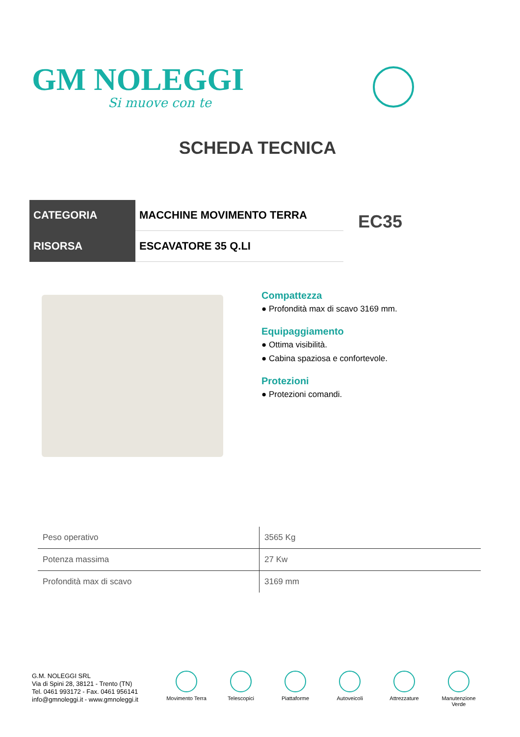GM NOLEGGI
Si muove con te
SCHEDA TECNICA
| CATEGORIA | MACCHINE MOVIMENTO TERRA |
| RISORSA | ESCAVATORE 35 Q.LI |
EC35
Compattezza
● Profondità max di scavo 3169 mm.
Equipaggiamento
● Ottima visibilità.
● Cabina spaziosa e confortevole.
Protezioni
● Protezioni comandi.
| Peso operativo | 3565 Kg |
| Potenza massima | 27 Kw |
| Profondità max di scavo | 3169 mm |
G.M. NOLEGGI SRL
Via di Spini 28, 38121 - Trento (TN)
Tel. 0461 993172 - Fax. 0461 956141
info@gmnoleggi.it - www.gmnoleggi.it
Movimento Terra Telescopici Piattaforme Autoveicoli Attrezzature Manutenzione Verde